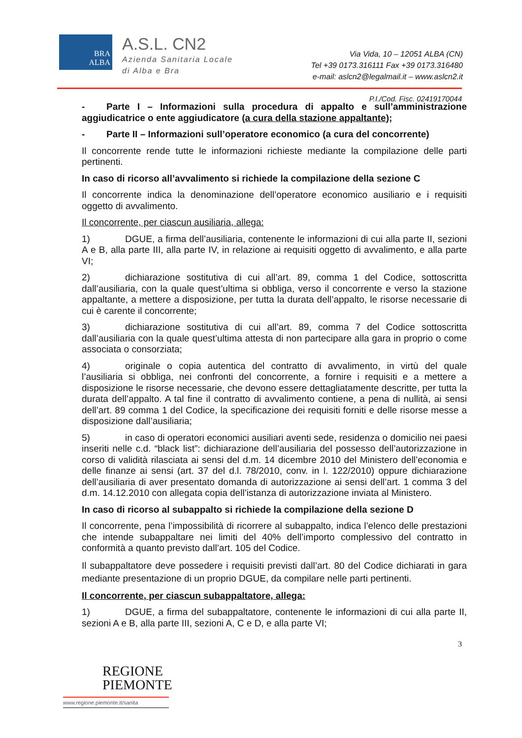BRA
ALBA
A.S.L. CN2
Azienda Sanitaria Locale
di Alba e Bra
Via Vida, 10 – 12051 ALBA (CN)
Tel +39 0173.316111 Fax +39 0173.316480
e-mail: aslcn2@legalmail.it – www.aslcn2.it
P.I./Cod. Fisc. 02419170044
- Parte I – Informazioni sulla procedura di appalto e sull’amministrazione aggiudicatrice o ente aggiudicatore (a cura della stazione appaltante);
- Parte II – Informazioni sull’operatore economico (a cura del concorrente)
Il concorrente rende tutte le informazioni richieste mediante la compilazione delle parti pertinenti.
In caso di ricorso all’avvalimento si richiede la compilazione della sezione C
Il concorrente indica la denominazione dell’operatore economico ausiliario e i requisiti oggetto di avvalimento.
Il concorrente, per ciascun ausiliaria, allega:
1) DGUE, a firma dell’ausiliaria, contenente le informazioni di cui alla parte II, sezioni A e B, alla parte III, alla parte IV, in relazione ai requisiti oggetto di avvalimento, e alla parte VI;
2) dichiarazione sostitutiva di cui all’art. 89, comma 1 del Codice, sottoscritta dall’ausiliaria, con la quale quest’ultima si obbliga, verso il concorrente e verso la stazione appaltante, a mettere a disposizione, per tutta la durata dell’appalto, le risorse necessarie di cui è carente il concorrente;
3) dichiarazione sostitutiva di cui all’art. 89, comma 7 del Codice sottoscritta dall’ausiliaria con la quale quest’ultima attesta di non partecipare alla gara in proprio o come associata o consorziata;
4) originale o copia autentica del contratto di avvalimento, in virtù del quale l’ausiliaria si obbliga, nei confronti del concorrente, a fornire i requisiti e a mettere a disposizione le risorse necessarie, che devono essere dettagliatamente descritte, per tutta la durata dell’appalto. A tal fine il contratto di avvalimento contiene, a pena di nullità, ai sensi dell’art. 89 comma 1 del Codice, la specificazione dei requisiti forniti e delle risorse messe a disposizione dall’ausiliaria;
5) in caso di operatori economici ausiliari aventi sede, residenza o domicilio nei paesi inseriti nelle c.d. “black list”: dichiarazione dell’ausiliaria del possesso dell’autorizzazione in corso di validità rilasciata ai sensi del d.m. 14 dicembre 2010 del Ministero dell’economia e delle finanze ai sensi (art. 37 del d.l. 78/2010, conv. in l. 122/2010) oppure dichiarazione dell’ausiliaria di aver presentato domanda di autorizzazione ai sensi dell’art. 1 comma 3 del d.m. 14.12.2010 con allegata copia dell’istanza di autorizzazione inviata al Ministero.
In caso di ricorso al subappalto si richiede la compilazione della sezione D
Il concorrente, pena l’impossibilità di ricorrere al subappalto, indica l’elenco delle prestazioni che intende subappaltare nei limiti del 40% dell’importo complessivo del contratto in conformità a quanto previsto dall’art. 105 del Codice.
Il subappaltatore deve possedere i requisiti previsti dall’art. 80 del Codice dichiarati in gara mediante presentazione di un proprio DGUE, da compilare nelle parti pertinenti.
Il concorrente, per ciascun subappaltatore, allega:
1) DGUE, a firma del subappaltatore, contenente le informazioni di cui alla parte II, sezioni A e B, alla parte III, sezioni A, C e D, e alla parte VI;
3
REGIONE
PIEMONTE
www.regione.piemonte.it/sanita